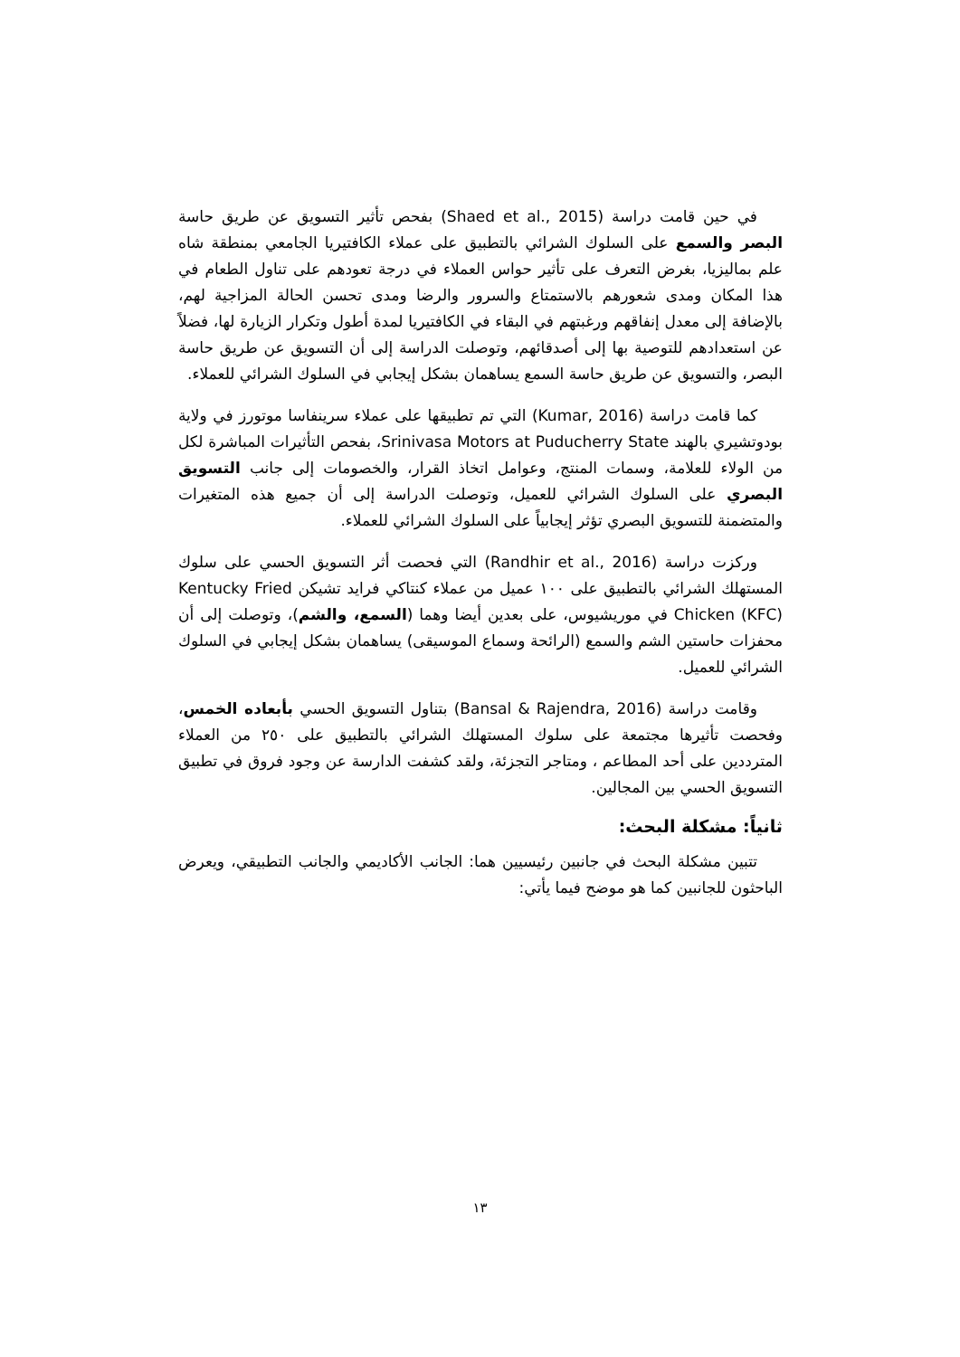في حين قامت دراسة (Shaed et al., 2015) بفحص تأثير التسويق عن طريق حاسة البصر والسمع على السلوك الشرائي بالتطبيق على عملاء الكافتيريا الجامعي بمنطقة شاه علم بماليزيا، بغرض التعرف على تأثير حواس العملاء في درجة تعودهم على تناول الطعام في هذا المكان ومدى شعورهم بالاستمتاع والسرور والرضا ومدى تحسن الحالة المزاجية لهم، بالإضافة إلى معدل إنفاقهم ورغبتهم في البقاء في الكافتيريا لمدة أطول وتكرار الزيارة لها، فضلاً عن استعدادهم للتوصية بها إلى أصدقائهم، وتوصلت الدراسة إلى أن التسويق عن طريق حاسة البصر، والتسويق عن طريق حاسة السمع يساهمان بشكل إيجابي في السلوك الشرائي للعملاء.
كما قامت دراسة (Kumar, 2016) التي تم تطبيقها على عملاء سرينفاسا موتورز في ولاية بودوتشيري بالهند Srinivasa Motors at Puducherry State، بفحص التأثيرات المباشرة لكل من الولاء للعلامة، وسمات المنتج، وعوامل اتخاذ القرار، والخصومات إلى جانب التسويق البصري على السلوك الشرائي للعميل، وتوصلت الدراسة إلى أن جميع هذه المتغيرات والمتضمنة للتسويق البصري تؤثر إيجابياً على السلوك الشرائي للعملاء.
وركزت دراسة (Randhir et al., 2016) التي فحصت أثر التسويق الحسي على سلوك المستهلك الشرائي بالتطبيق على ١٠٠ عميل من عملاء كنتاكي فرايد تشيكن Kentucky Fried Chicken (KFC) في موريشيوس، على بعدين أيضا وهما (السمع، والشم)، وتوصلت إلى أن محفزات حاستين الشم والسمع (الرائحة وسماع الموسيقى) يساهمان بشكل إيجابي في السلوك الشرائي للعميل.
وقامت دراسة (Bansal & Rajendra, 2016) بتناول التسويق الحسي بأبعاده الخمس، وفحصت تأثيرها مجتمعة على سلوك المستهلك الشرائي بالتطبيق على ٢٥٠ من العملاء المترددين على أحد المطاعم ، ومتاجر التجزئة، ولقد كشفت الدارسة عن وجود فروق في تطبيق التسويق الحسي بين المجالين.
ثانياً: مشكلة البحث:
تتبين مشكلة البحث في جانبين رئيسيين هما: الجانب الأكاديمي والجانب التطبيقي، ويعرض الباحثون للجانبين كما هو موضح فيما يأتي:
١٣